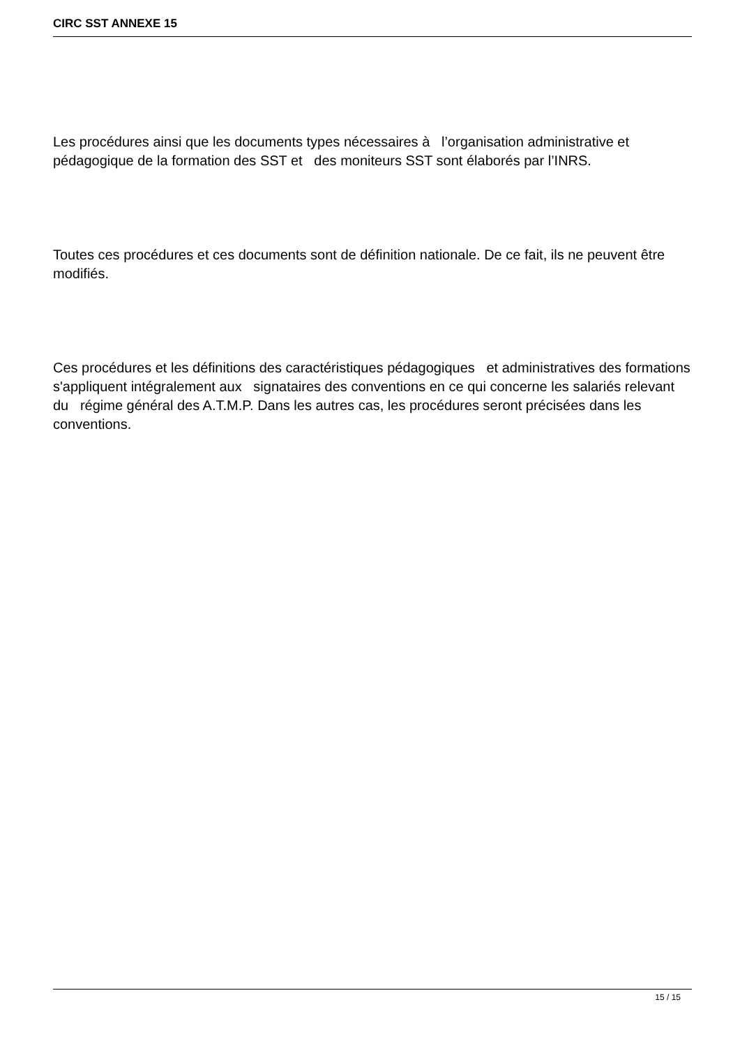CIRC SST ANNEXE 15
Les procédures ainsi que les documents types nécessaires à l’organisation administrative et pédagogique de la formation des SST et des moniteurs SST sont élaborés par l’INRS.
Toutes ces procédures et ces documents sont de définition nationale. De ce fait, ils ne peuvent être modifiés.
Ces procédures et les définitions des caractéristiques pédagogiques et administratives des formations s'appliquent intégralement aux signataires des conventions en ce qui concerne les salariés relevant du régime général des A.T.M.P. Dans les autres cas, les procédures seront précisées dans les conventions.
15 / 15